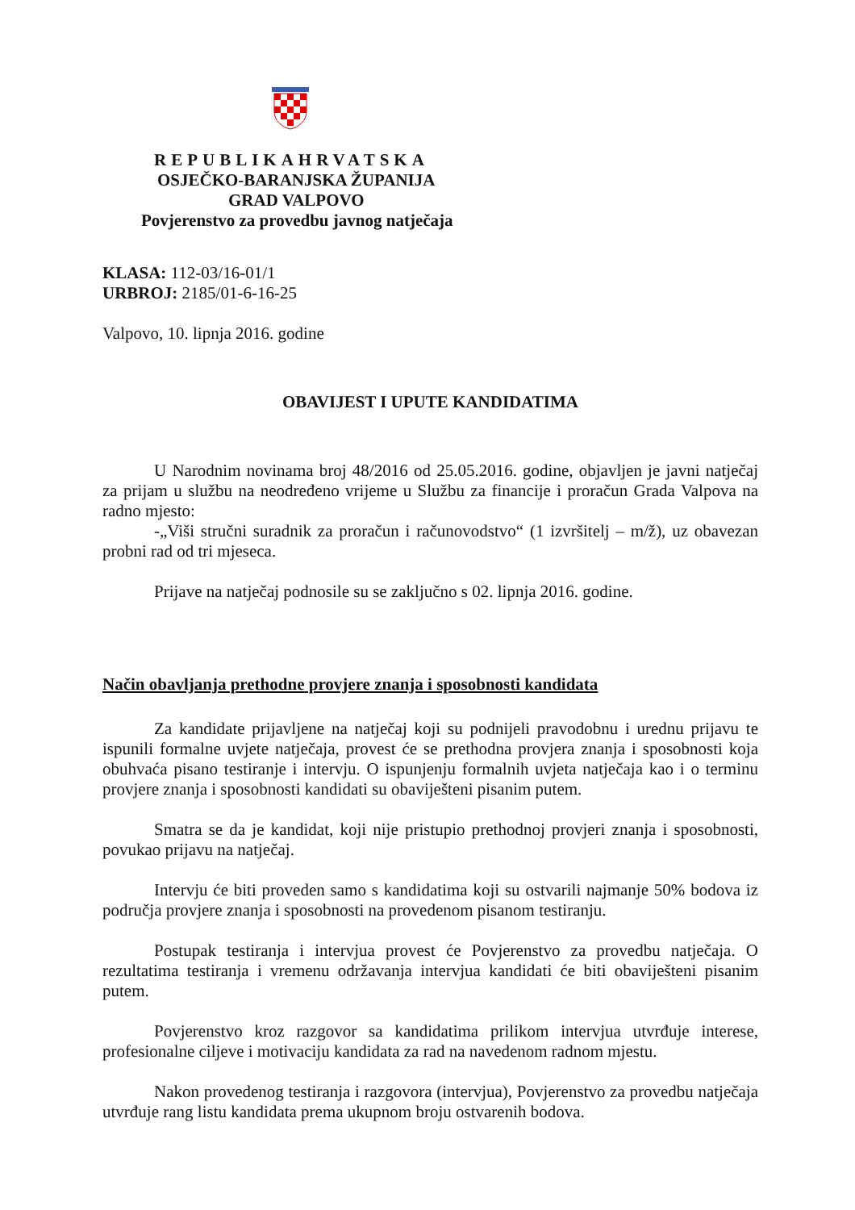REPUBLIKAHRVATSKA
OSJEČKO-BARANJSKA ŽUPANIJA
GRAD VALPOVO
Povjerenstvo za provedbu javnog natječaja
KLASA: 112-03/16-01/1
URBROJ: 2185/01-6-16-25
Valpovo, 10. lipnja 2016. godine
OBAVIJEST I UPUTE KANDIDATIMA
U Narodnim novinama broj 48/2016 od 25.05.2016. godine, objavljen je javni natječaj za prijam u službu na neodređeno vrijeme u Službu za financije i proračun Grada Valpova na radno mjesto:
-„Viši stručni suradnik za proračun i računovodstvo“ (1 izvršitelj – m/ž), uz obavezan probni rad od tri mjeseca.
Prijave na natječaj podnosile su se zaključno s 02. lipnja 2016. godine.
Način obavljanja prethodne provjere znanja i sposobnosti kandidata
Za kandidate prijavljene na natječaj koji su podnijeli pravodobnu i urednu prijavu te ispunili formalne uvjete natječaja, provest će se prethodna provjera znanja i sposobnosti koja obuhvaća pisano testiranje i intervju. O ispunjenju formalnih uvjeta natječaja kao i o terminu provjere znanja i sposobnosti kandidati su obaviješteni pisanim putem.
Smatra se da je kandidat, koji nije pristupio prethodnoj provjeri znanja i sposobnosti, povukao prijavu na natječaj.
Intervju će biti proveden samo s kandidatima koji su ostvarili najmanje 50% bodova iz područja provjere znanja i sposobnosti na provedenom pisanom testiranju.
Postupak testiranja i intervjua provest će Povjerenstvo za provedbu natječaja. O rezultatima testiranja i vremenu održavanja intervjua kandidati će biti obaviješteni pisanim putem.
Povjerenstvo kroz razgovor sa kandidatima prilikom intervjua utvrđuje interese, profesionalne ciljeve i motivaciju kandidata za rad na navedenom radnom mjestu.
Nakon provedenog testiranja i razgovora (intervjua), Povjerenstvo za provedbu natječaja utvrđuje rang listu kandidata prema ukupnom broju ostvarenih bodova.